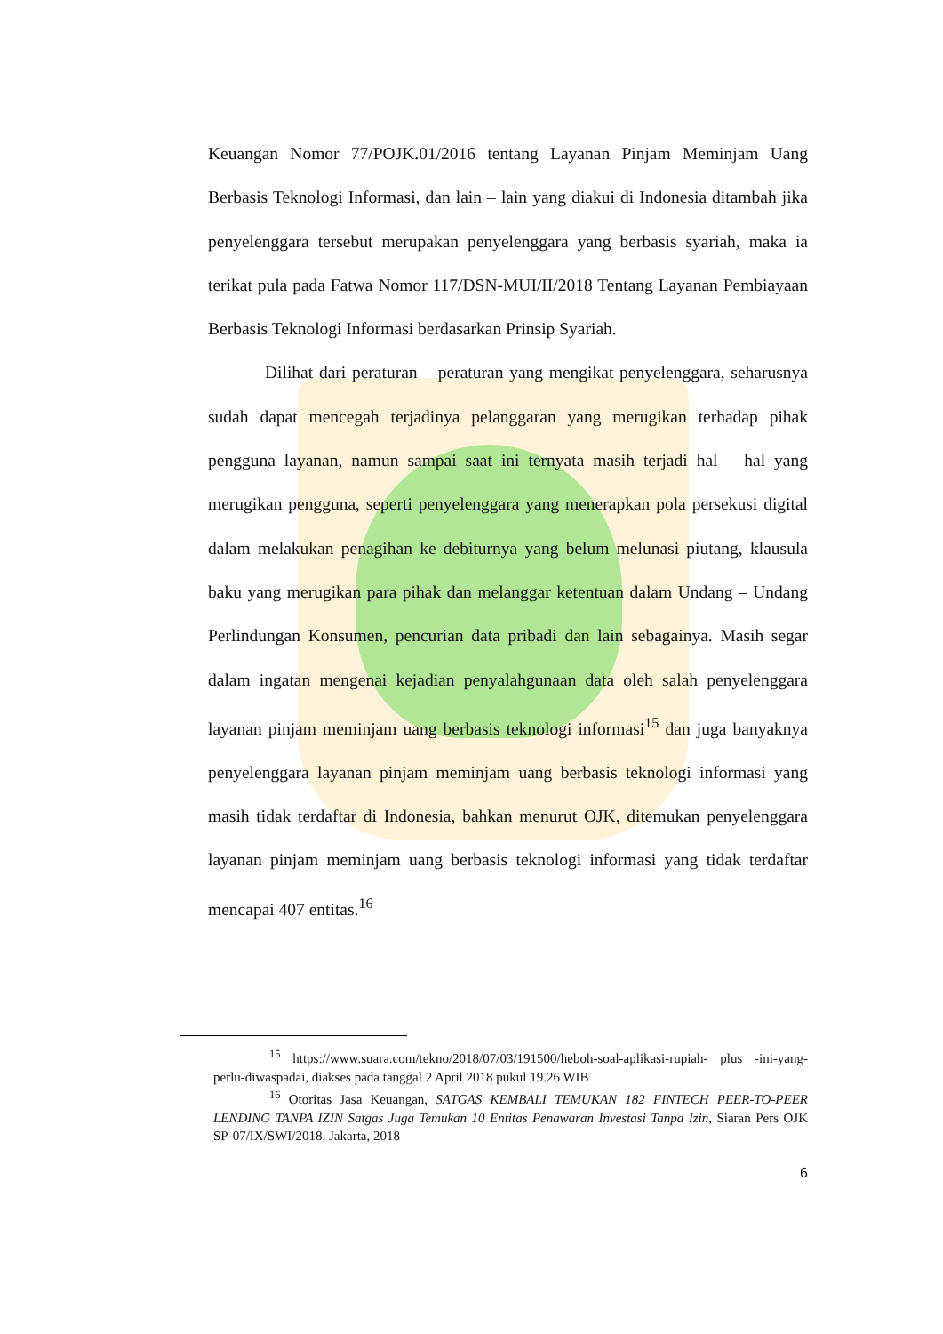Keuangan Nomor 77/POJK.01/2016 tentang Layanan Pinjam Meminjam Uang Berbasis Teknologi Informasi, dan lain – lain yang diakui di Indonesia ditambah jika penyelenggara tersebut merupakan penyelenggara yang berbasis syariah, maka ia terikat pula pada Fatwa Nomor 117/DSN-MUI/II/2018 Tentang Layanan Pembiayaan Berbasis Teknologi Informasi berdasarkan Prinsip Syariah.
Dilihat dari peraturan – peraturan yang mengikat penyelenggara, seharusnya sudah dapat mencegah terjadinya pelanggaran yang merugikan terhadap pihak pengguna layanan, namun sampai saat ini ternyata masih terjadi hal – hal yang merugikan pengguna, seperti penyelenggara yang menerapkan pola persekusi digital dalam melakukan penagihan ke debiturnya yang belum melunasi piutang, klausula baku yang merugikan para pihak dan melanggar ketentuan dalam Undang – Undang Perlindungan Konsumen, pencurian data pribadi dan lain sebagainya. Masih segar dalam ingatan mengenai kejadian penyalahgunaan data oleh salah penyelenggara layanan pinjam meminjam uang berbasis teknologi informasi<sup>15</sup> dan juga banyaknya penyelenggara layanan pinjam meminjam uang berbasis teknologi informasi yang masih tidak terdaftar di Indonesia, bahkan menurut OJK, ditemukan penyelenggara layanan pinjam meminjam uang berbasis teknologi informasi yang tidak terdaftar mencapai 407 entitas.<sup>16</sup>
<sup>15</sup> https://www.suara.com/tekno/2018/07/03/191500/heboh-soal-aplikasi-rupiah- plus -ini-yang-perlu-diwaspadai, diakses pada tanggal 2 April 2018 pukul 19.26 WIB
<sup>16</sup> Otoritas Jasa Keuangan, SATGAS KEMBALI TEMUKAN 182 FINTECH PEER-TO-PEER LENDING TANPA IZIN Satgas Juga Temukan 10 Entitas Penawaran Investasi Tanpa Izin, Siaran Pers OJK SP-07/IX/SWI/2018, Jakarta, 2018
6